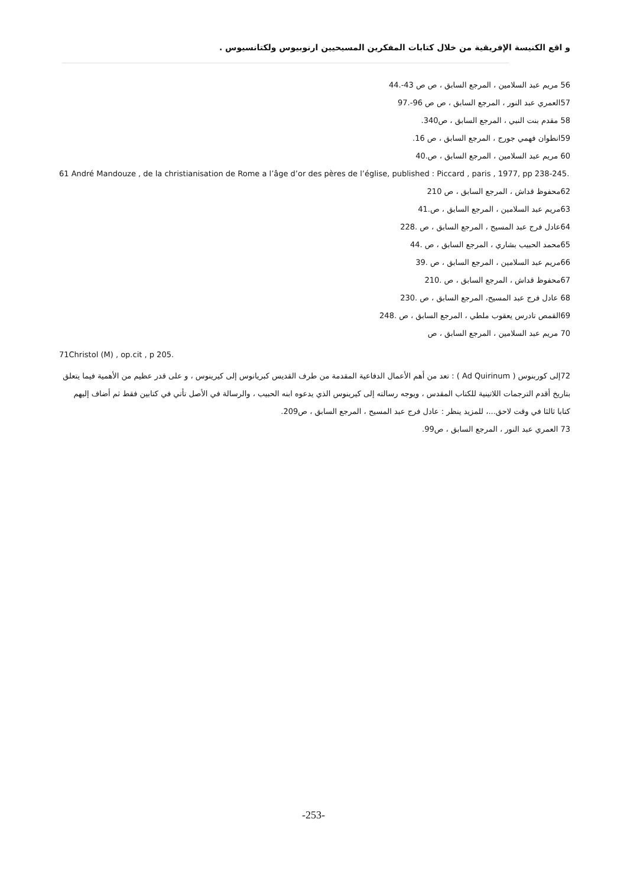و اقع الكنيسة الإفريقية من خلال كتابات المفكرين المسيحيين ارنوبيوس ولكتانسيوس .
56 مريم عبد السلامين ، المرجع السابق ، ص ص 43-.44
57العمري عبد النور ، المرجع السابق ، ص ص 96-.97
58 مقدم بنت النبي ، المرجع السابق ، ص340.
59انطوان فهمي جورج ، المرجع السابق ، ص 16.
60 مريم عبد السلامين ، المرجع السابق ، ص.40
61 André Mandouze , de la christianisation de Rome a l’âge d’or des pères de l’église, published : Piccard , paris , 1977, pp 238-245.
62محفوظ قداش ، المرجع السابق ، ص 210
63مريم عبد السلامين ، المرجع السابق ، ص.41
64عادل فرج عبد المسيح ، المرجع السابق ، ص .228
65محمد الحبيب بشاري ، المرجع السابق ، ص .44
66مريم عبد السلامين ، المرجع السابق ، ص .39
67محفوظ قداش ، المرجع السابق ، ص .210
68 عادل فرج عبد المسيح، المرجع السابق ، ص .230
69القمص تادرس يعقوب ملطي ، المرجع السابق ، ص .248
70 مريم عبد السلامين ، المرجع السابق ، ص
71Christol (M) , op.cit , p 205.
72إلى كوربنوس ( Ad Quirinum ) : تعد من أهم الأعمال الدفاعية المقدمة من طرف القديس كبريانوس إلى كيرينوس ، و على قدر عظيم من الأهمية فيما يتعلق بتاريخ أقدم الترجمات اللاتينية للكتاب المقدس ، ويوجه رسالته إلى كيرينوس الذي يدعوه ابنه الحبيب ، والرسالة في الأصل تأتي في كتابين فقط ثم أضاف إليهم كتابا ثالثا في وقت لاحق...، للمزيد ينظر : عادل فرج عبد المسيح ، المرجع السابق ، ص209.
73 العمري عبد النور ، المرجع السابق ، ص99.
-253-